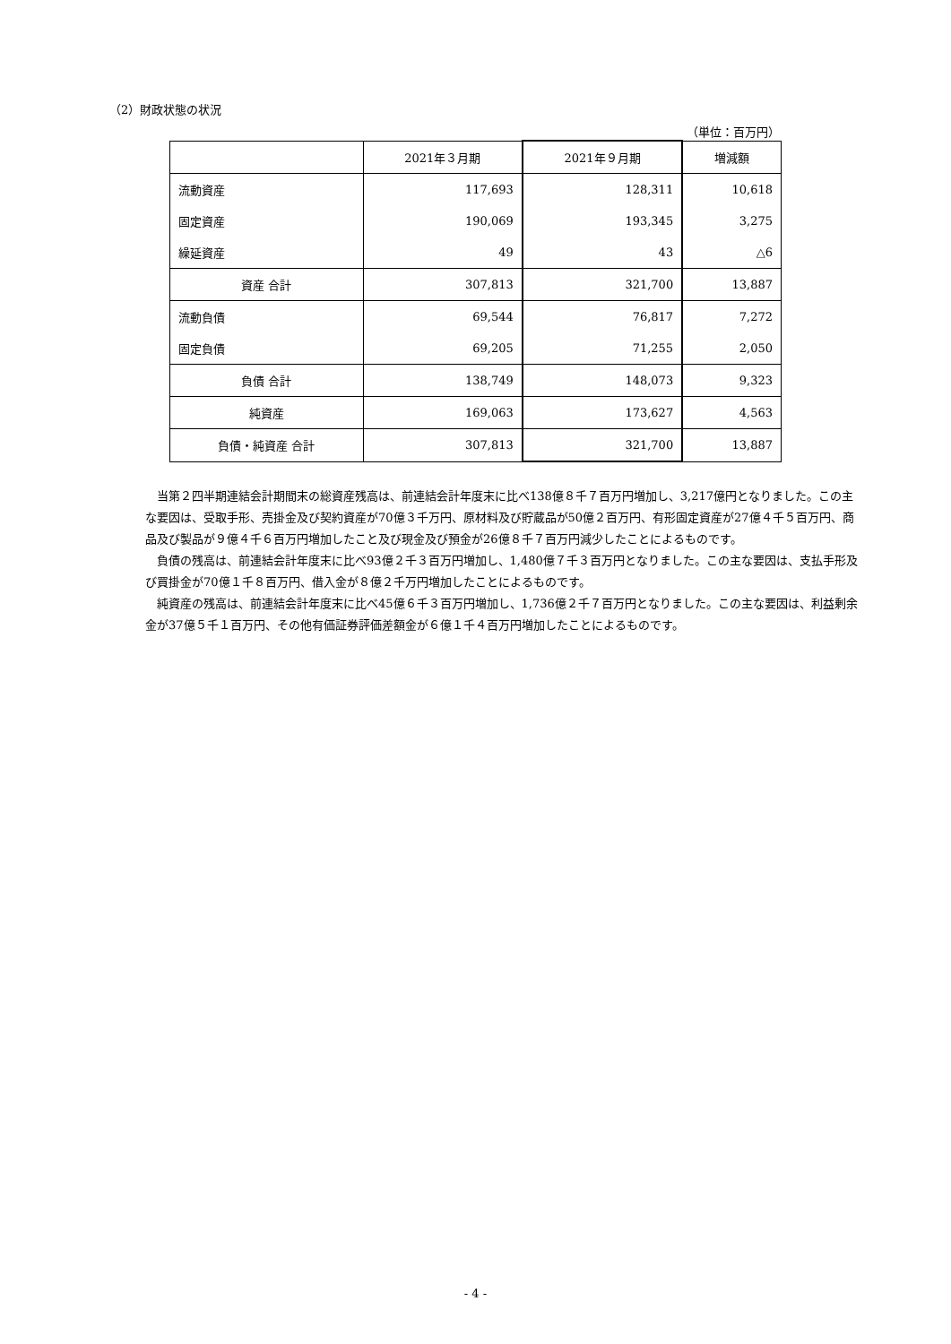（2）財政状態の状況
（単位：百万円）
| | 2021年３月期 | 2021年９月期 | 増減額 |
| --- | --- | --- | --- |
| 流動資産 | 117,693 | 128,311 | 10,618 |
| 固定資産 | 190,069 | 193,345 | 3,275 |
| 繰延資産 | 49 | 43 | △6 |
| 資産 合計 | 307,813 | 321,700 | 13,887 |
| 流動負債 | 69,544 | 76,817 | 7,272 |
| 固定負債 | 69,205 | 71,255 | 2,050 |
| 負債 合計 | 138,749 | 148,073 | 9,323 |
| 純資産 | 169,063 | 173,627 | 4,563 |
| 負債・純資産 合計 | 307,813 | 321,700 | 13,887 |
当第２四半期連結会計期間末の総資産残高は、前連結会計年度末に比べ138億８千７百万円増加し、3,217億円となりました。この主な要因は、受取手形、売掛金及び契約資産が70億３千万円、原材料及び貯蔵品が50億２百万円、有形固定資産が27億４千５百万円、商品及び製品が９億４千６百万円増加したこと及び現金及び預金が26億８千７百万円減少したことによるものです。
負債の残高は、前連結会計年度末に比べ93億２千３百万円増加し、1,480億７千３百万円となりました。この主な要因は、支払手形及び買掛金が70億１千８百万円、借入金が８億２千万円増加したことによるものです。
純資産の残高は、前連結会計年度末に比べ45億６千３百万円増加し、1,736億２千７百万円となりました。この主な要因は、利益剰余金が37億５千１百万円、その他有価証券評価差額金が６億１千４百万円増加したことによるものです。
- 4 -